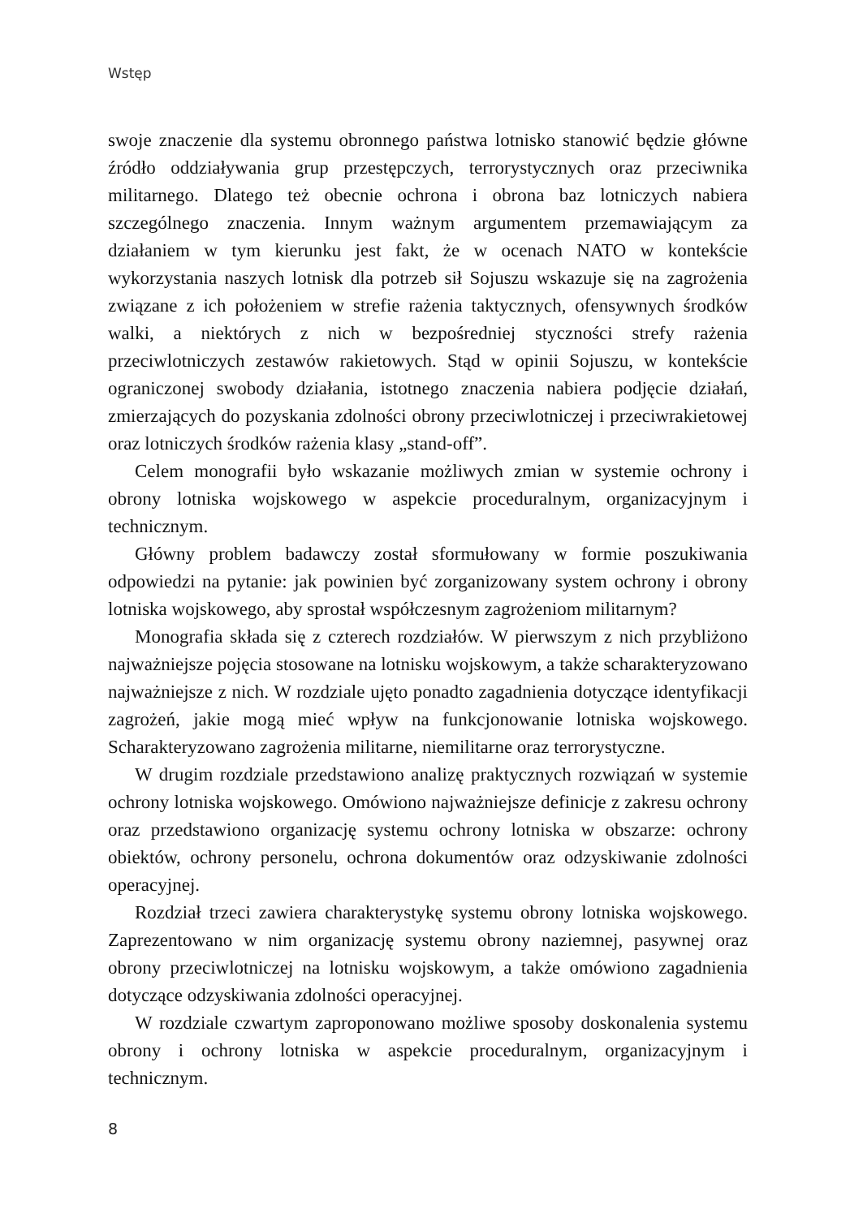Wstęp
swoje znaczenie dla systemu obronnego państwa lotnisko stanowić będzie główne źródło oddziaływania grup przestępczych, terrorystycznych oraz przeciwnika militarnego. Dlatego też obecnie ochrona i obrona baz lotniczych nabiera szczególnego znaczenia. Innym ważnym argumentem przemawiającym za działaniem w tym kierunku jest fakt, że w ocenach NATO w kontekście wykorzystania naszych lotnisk dla potrzeb sił Sojuszu wskazuje się na zagrożenia związane z ich położeniem w strefie rażenia taktycznych, ofensywnych środków walki, a niektórych z nich w bezpośredniej styczności strefy rażenia przeciwlotniczych zestawów rakietowych. Stąd w opinii Sojuszu, w kontekście ograniczonej swobody działania, istotnego znaczenia nabiera podjęcie działań, zmierzających do pozyskania zdolności obrony przeciwlotniczej i przeciwrakietowej oraz lotniczych środków rażenia klasy „stand-off”.
Celem monografii było wskazanie możliwych zmian w systemie ochrony i obrony lotniska wojskowego w aspekcie proceduralnym, organizacyjnym i technicznym.
Główny problem badawczy został sformułowany w formie poszukiwania odpowiedzi na pytanie: jak powinien być zorganizowany system ochrony i obrony lotniska wojskowego, aby sprostał współczesnym zagrożeniom militarnym?
Monografia składa się z czterech rozdziałów. W pierwszym z nich przybliżono najważniejsze pojęcia stosowane na lotnisku wojskowym, a także scharakteryzowano najważniejsze z nich. W rozdziale ujęto ponadto zagadnienia dotyczące identyfikacji zagrożeń, jakie mogą mieć wpływ na funkcjonowanie lotniska wojskowego. Scharakteryzowano zagrożenia militarne, niemilitarne oraz terrorystyczne.
W drugim rozdziale przedstawiono analizę praktycznych rozwiązań w systemie ochrony lotniska wojskowego. Omówiono najważniejsze definicje z zakresu ochrony oraz przedstawiono organizację systemu ochrony lotniska w obszarze: ochrony obiektów, ochrony personelu, ochrona dokumentów oraz odzyskiwanie zdolności operacyjnej.
Rozdział trzeci zawiera charakterystykę systemu obrony lotniska wojskowego. Zaprezentowano w nim organizację systemu obrony naziemnej, pasywnej oraz obrony przeciwlotniczej na lotnisku wojskowym, a także omówiono zagadnienia dotyczące odzyskiwania zdolności operacyjnej.
W rozdziale czwartym zaproponowano możliwe sposoby doskonalenia systemu obrony i ochrony lotniska w aspekcie proceduralnym, organizacyjnym i technicznym.
8